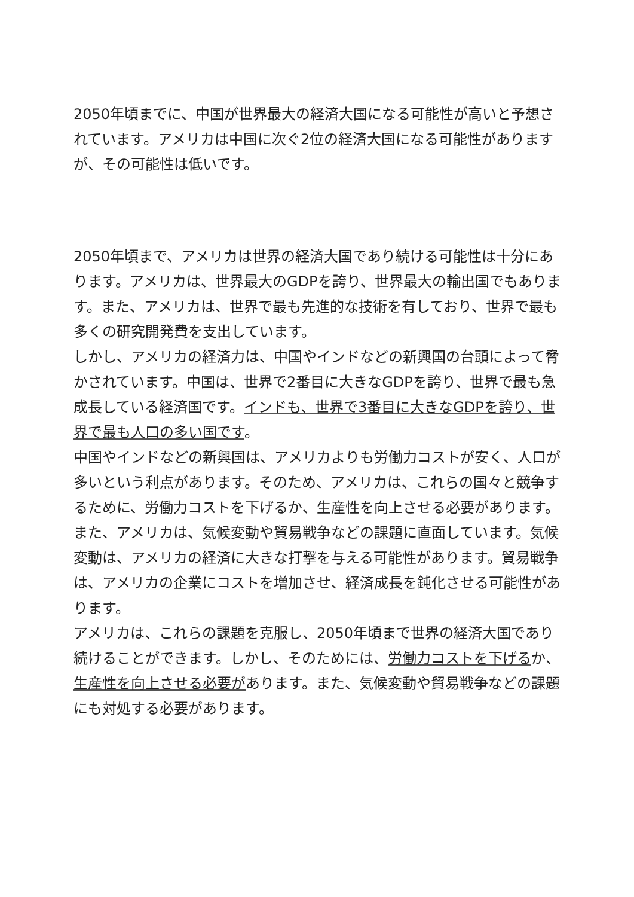2050年頃までに、中国が世界最大の経済大国になる可能性が高いと予想されています。アメリカは中国に次ぐ2位の経済大国になる可能性がありますが、その可能性は低いです。
2050年頃まで、アメリカは世界の経済大国であり続ける可能性は十分にあります。アメリカは、世界最大のGDPを誇り、世界最大の輸出国でもあります。また、アメリカは、世界で最も先進的な技術を有しており、世界で最も多くの研究開発費を支出しています。
しかし、アメリカの経済力は、中国やインドなどの新興国の台頭によって脅かされています。中国は、世界で2番目に大きなGDPを誇り、世界で最も急成長している経済国です。インドも、世界で3番目に大きなGDPを誇り、世界で最も人口の多い国です。
中国やインドなどの新興国は、アメリカよりも労働力コストが安く、人口が多いという利点があります。そのため、アメリカは、これらの国々と競争するために、労働力コストを下げるか、生産性を向上させる必要があります。
また、アメリカは、気候変動や貿易戦争などの課題に直面しています。気候変動は、アメリカの経済に大きな打撃を与える可能性があります。貿易戦争は、アメリカの企業にコストを増加させ、経済成長を鈍化させる可能性があります。
アメリカは、これらの課題を克服し、2050年頃まで世界の経済大国であり続けることができます。しかし、そのためには、労働力コストを下げるか、生産性を向上させる必要があります。また、気候変動や貿易戦争などの課題にも対処する必要があります。